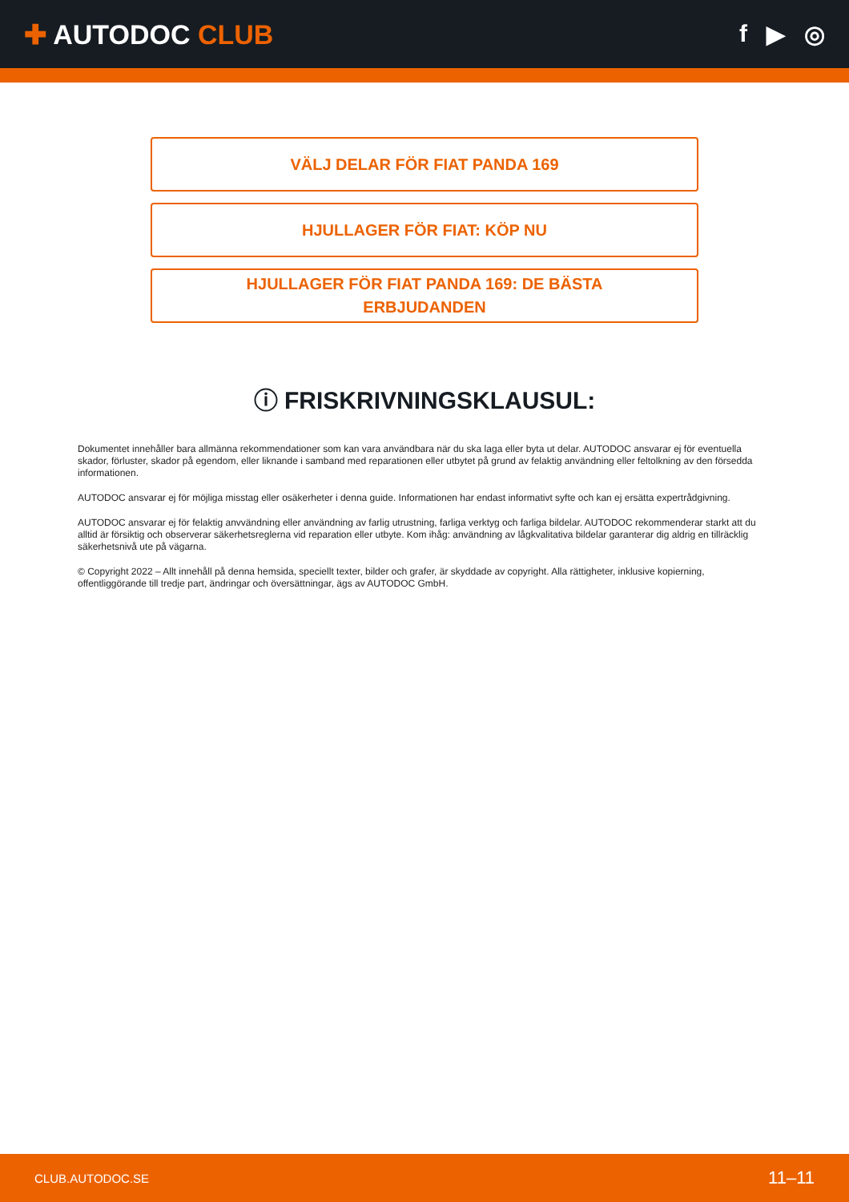✚ AUTODOC CLUB f ▶ ◎
VÄLJ DELAR FÖR FIAT PANDA 169
HJULLAGER FÖR FIAT: KÖP NU
HJULLAGER FÖR FIAT PANDA 169: DE BÄSTA
ERBJUDANDEN
ⓘ FRISKRIVNINGSKLAUSUL:
Dokumentet innehåller bara allmänna rekommendationer som kan vara användbara när du ska laga eller byta ut delar. AUTODOC ansvarar ej för eventuella skador, förluster, skador på egendom, eller liknande i samband med reparationen eller utbytet på grund av felaktig användning eller feltolkning av den försedda informationen.
AUTODOC ansvarar ej för möjliga misstag eller osäkerheter i denna guide. Informationen har endast informativt syfte och kan ej ersätta expertrådgivning.
AUTODOC ansvarar ej för felaktig anvvändning eller användning av farlig utrustning, farliga verktyg och farliga bildelar. AUTODOC rekommenderar starkt att du alltid är försiktig och observerar säkerhetsreglerna vid reparation eller utbyte. Kom ihåg: användning av lågkvalitativa bildelar garanterar dig aldrig en tillräcklig säkerhetsnivå ute på vägarna.
© Copyright 2022 – Allt innehåll på denna hemsida, speciellt texter, bilder och grafer, är skyddade av copyright. Alla rättigheter, inklusive kopierning, offentliggörande till tredje part, ändringar och översättningar, ägs av AUTODOC GmbH.
CLUB.AUTODOC.SE 11–11